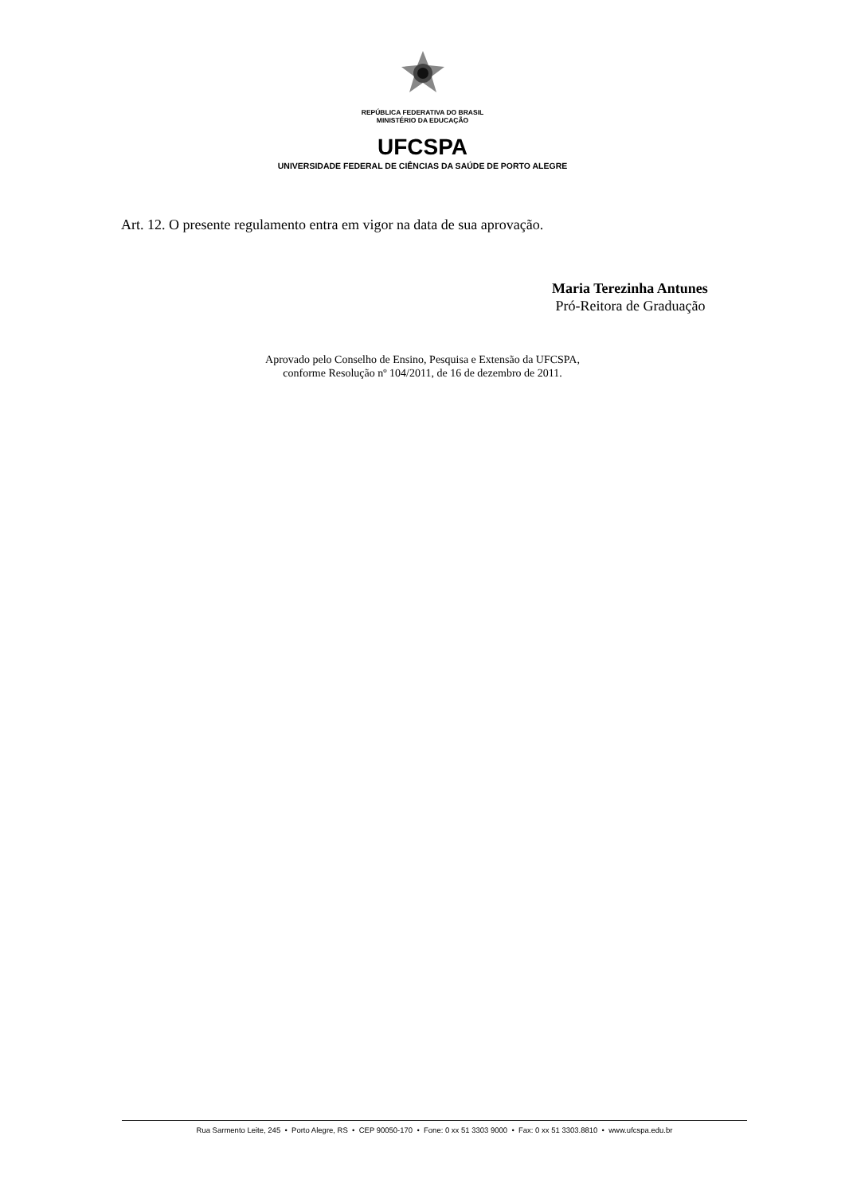REPÚBLICA FEDERATIVA DO BRASIL
MINISTÉRIO DA EDUCAÇÃO
UFCSPA
UNIVERSIDADE FEDERAL DE CIÊNCIAS DA SAÚDE DE PORTO ALEGRE
Art. 12. O presente regulamento entra em vigor na data de sua aprovação.
Maria Terezinha Antunes
Pró-Reitora de Graduação
Aprovado pelo Conselho de Ensino, Pesquisa e Extensão da UFCSPA,
conforme Resolução nº 104/2011, de 16 de dezembro de 2011.
Rua Sarmento Leite, 245 • Porto Alegre, RS • CEP 90050-170 • Fone: 0 xx 51 3303 9000 • Fax: 0 xx 51 3303.8810 • www.ufcspa.edu.br